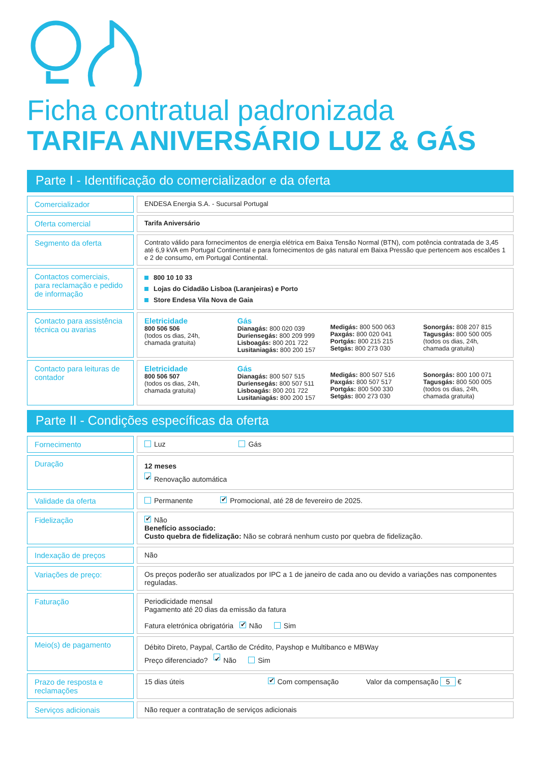Ficha contratual padronizada
TARIFA ANIVERSÁRIO LUZ & GÁS
Parte I - Identificação do comercializador e da oferta
| Comercializador | | ENDESA Energia S.A. - Sucursal Portugal |
| Oferta comercial | | Tarifa Aniversário |
| Segmento da oferta | | Contrato válido para fornecimentos de energia elétrica em Baixa Tensão Normal (BTN), com potência contratada de 3,45 até 6,9 kVA em Portugal Continental e para fornecimentos de gás natural em Baixa Pressão que pertencem aos escalões 1 e 2 de consumo, em Portugal Continental. |
| Contactos comerciais, para reclamação e pedido de informação | | 800 10 10 33 Lojas do Cidadão Lisboa (Laranjeiras) e Porto Store Endesa Vila Nova de Gaia |
| Contacto para assistência técnica ou avarias | | Eletricidade 800 506 506 (todos os dias, 24h, chamada gratuita) Gás Dianagás: 800 020 039 Duriensegás: 800 209 999 Lisboagás: 800 201 722 Lusitaniagás: 800 200 157 Medigás: 800 500 063 Paxgás: 800 020 041 Portgás: 800 215 215 Setgás: 800 273 030 Sonorgás: 808 207 815 Tagusgás: 800 500 005 (todos os dias, 24h, chamada gratuita) |
| Contacto para leituras de contador | | Eletricidade 800 506 507 (todos os dias, 24h, chamada gratuita) Gás Dianagás: 800 507 515 Duriensegás: 800 507 511 Lisboagás: 800 201 722 Lusitaniagás: 800 200 157 Medigás: 800 507 516 Paxgás: 800 507 517 Portgás: 800 500 330 Setgás: 800 273 030 Sonorgás: 800 100 071 Tagusgás: 800 500 005 (todos os dias, 24h, chamada gratuita) |
Parte II - Condições específicas da oferta
| Fornecimento | | Luz Gás |
| Duração | | 12 meses Renovação automática |
| Validade da oferta | | Permanente Promocional, até 28 de fevereiro de 2025. |
| Fidelização | | Não Benefício associado: Custo quebra de fidelização: Não se cobrará nenhum custo por quebra de fidelização. |
| Indexação de preços | | Não |
| Variações de preço: | | Os preços poderão ser atualizados por IPC a 1 de janeiro de cada ano ou devido a variações nas componentes reguladas. |
| Faturação | | Periodicidade mensal Pagamento até 20 dias da emissão da fatura Fatura eletrónica obrigatória Não Sim |
| Meio(s) de pagamento | | Débito Direto, Paypal, Cartão de Crédito, Payshop e Multibanco e MBWay Preço diferenciado? Não Sim |
| Prazo de resposta e reclamações | | 15 dias úteis Com compensação Valor da compensação 5 € |
| Serviços adicionais | | Não requer a contratação de serviços adicionais |